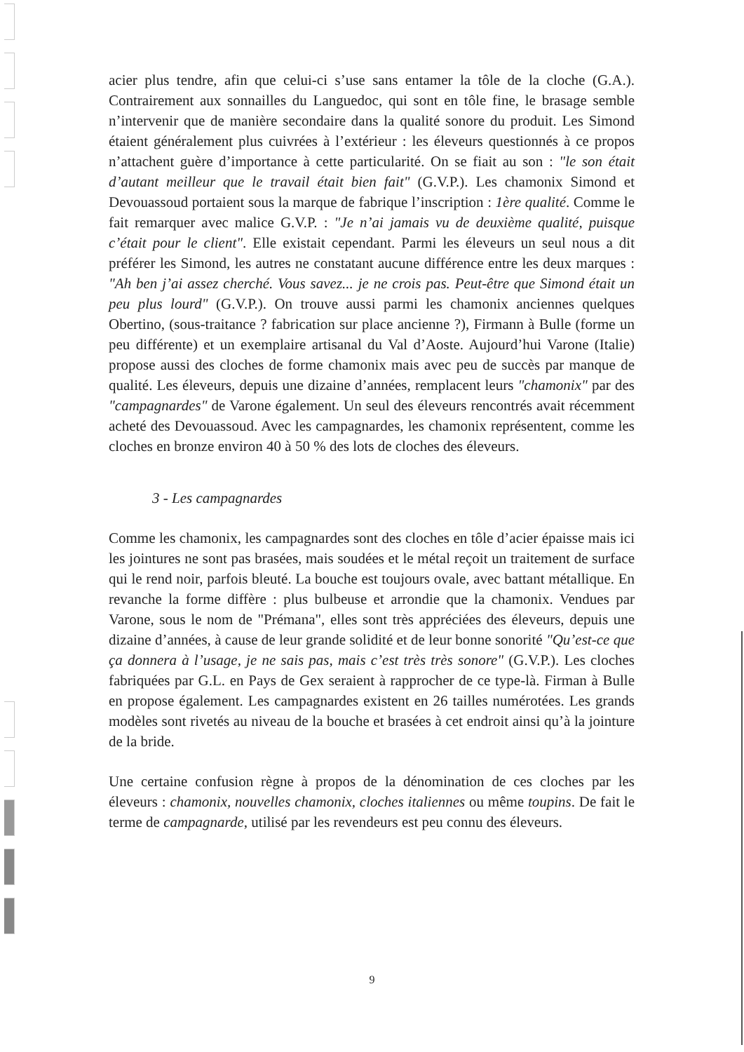acier plus tendre, afin que celui-ci s’use sans entamer la tôle de la cloche (G.A.). Contrairement aux sonnailles du Languedoc, qui sont en tôle fine, le brasage semble n’intervenir que de manière secondaire dans la qualité sonore du produit. Les Simond étaient généralement plus cuivrées à l’extérieur : les éleveurs questionnés à ce propos n’attachent guère d’importance à cette particularité. On se fiait au son : "le son était d’autant meilleur que le travail était bien fait" (G.V.P.). Les chamonix Simond et Devouassoud portaient sous la marque de fabrique l’inscription : 1ère qualité. Comme le fait remarquer avec malice G.V.P. : "Je n’ai jamais vu de deuxième qualité, puisque c’était pour le client". Elle existait cependant. Parmi les éleveurs un seul nous a dit préférer les Simond, les autres ne constatant aucune différence entre les deux marques : "Ah ben j’ai assez cherché. Vous savez... je ne crois pas. Peut-être que Simond était un peu plus lourd" (G.V.P.). On trouve aussi parmi les chamonix anciennes quelques Obertino, (sous-traitance ? fabrication sur place ancienne ?), Firmann à Bulle (forme un peu différente) et un exemplaire artisanal du Val d’Aoste. Aujourd’hui Varone (Italie) propose aussi des cloches de forme chamonix mais avec peu de succès par manque de qualité. Les éleveurs, depuis une dizaine d’années, remplacent leurs "chamonix" par des "campagnardes" de Varone également. Un seul des éleveurs rencontrés avait récemment acheté des Devouassoud. Avec les campagnardes, les chamonix représentent, comme les cloches en bronze environ 40 à 50 % des lots de cloches des éleveurs.
3 - Les campagnardes
Comme les chamonix, les campagnardes sont des cloches en tôle d’acier épaisse mais ici les jointures ne sont pas brasées, mais soudées et le métal reçoit un traitement de surface qui le rend noir, parfois bleuté. La bouche est toujours ovale, avec battant métallique. En revanche la forme diffère : plus bulbeuse et arrondie que la chamonix. Vendues par Varone, sous le nom de "Prémana", elles sont très appréciées des éleveurs, depuis une dizaine d’années, à cause de leur grande solidité et de leur bonne sonorité "Qu’est-ce que ça donnera à l’usage, je ne sais pas, mais c’est très très sonore" (G.V.P.). Les cloches fabriquées par G.L. en Pays de Gex seraient à rapprocher de ce type-là. Firman à Bulle en propose également. Les campagnardes existent en 26 tailles numérotées. Les grands modèles sont rivetés au niveau de la bouche et brasées à cet endroit ainsi qu’à la jointure de la bride.
Une certaine confusion règne à propos de la dénomination de ces cloches par les éleveurs : chamonix, nouvelles chamonix, cloches italiennes ou même toupins. De fait le terme de campagnarde, utilisé par les revendeurs est peu connu des éleveurs.
9